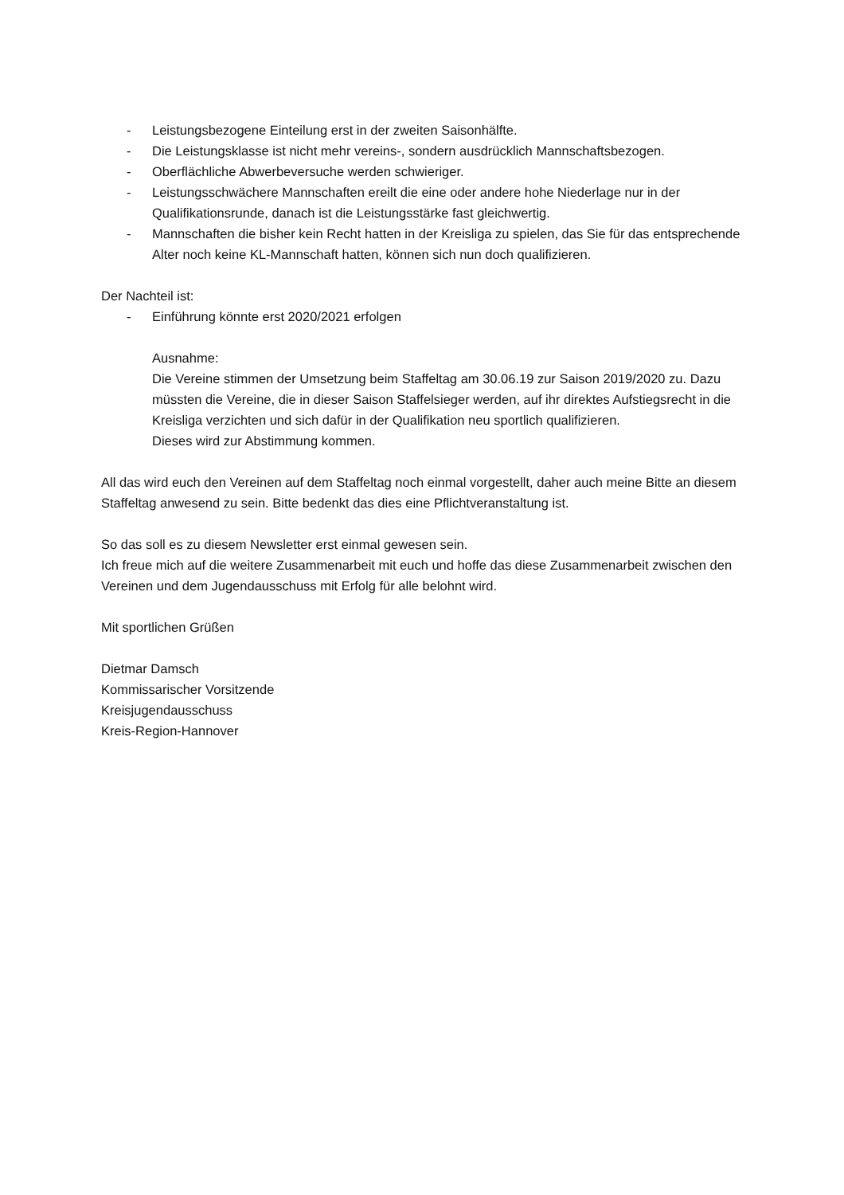- Leistungsbezogene Einteilung erst in der zweiten Saisonhälfte.
- Die Leistungsklasse ist nicht mehr vereins-, sondern ausdrücklich Mannschaftsbezogen.
- Oberflächliche Abwerbeversuche werden schwieriger.
- Leistungsschwächere Mannschaften ereilt die eine oder andere hohe Niederlage nur in der Qualifikationsrunde, danach ist die Leistungsstärke fast gleichwertig.
- Mannschaften die bisher kein Recht hatten in der Kreisliga zu spielen, das Sie für das entsprechende Alter noch keine KL-Mannschaft hatten, können sich nun doch qualifizieren.
Der Nachteil ist:
- Einführung könnte erst 2020/2021 erfolgen
Ausnahme:
Die Vereine stimmen der Umsetzung beim Staffeltag am 30.06.19 zur Saison 2019/2020 zu. Dazu müssten die Vereine, die in dieser Saison Staffelsieger werden, auf ihr direktes Aufstiegsrecht in die Kreisliga verzichten und sich dafür in der Qualifikation neu sportlich qualifizieren.
Dieses wird zur Abstimmung kommen.
All das wird euch den Vereinen auf dem Staffeltag noch einmal vorgestellt, daher auch meine Bitte an diesem Staffeltag anwesend zu sein. Bitte bedenkt das dies eine Pflichtveranstaltung ist.
So das soll es zu diesem Newsletter erst einmal gewesen sein.
Ich freue mich auf die weitere Zusammenarbeit mit euch und hoffe das diese Zusammenarbeit zwischen den Vereinen und dem Jugendausschuss mit Erfolg für alle belohnt wird.
Mit sportlichen Grüßen
Dietmar Damsch
Kommissarischer Vorsitzende
Kreisjugendausschuss
Kreis-Region-Hannover